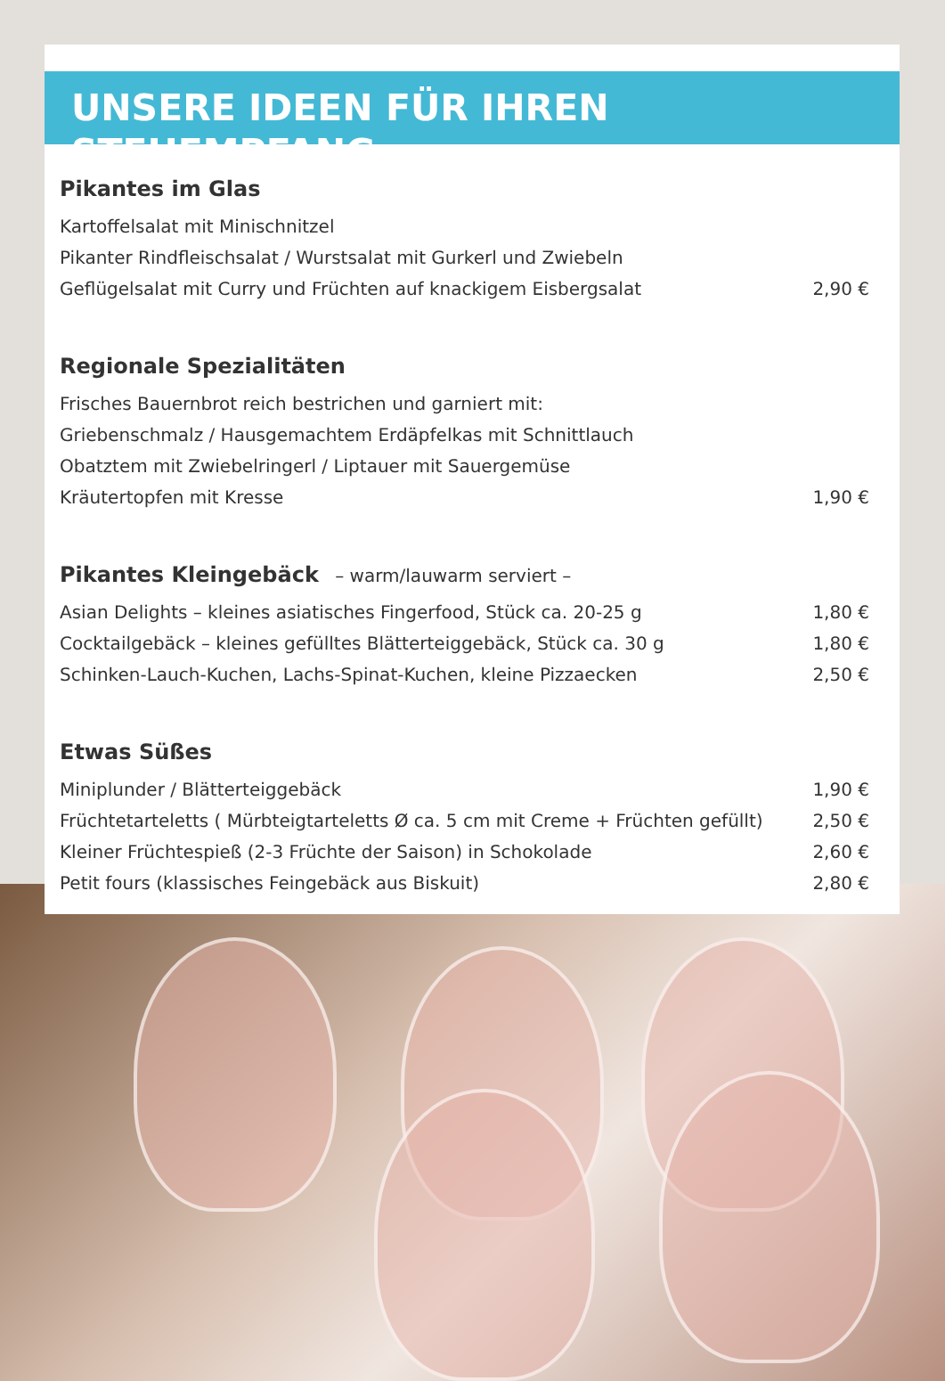UNSERE IDEEN FÜR IHREN STEHEMPFANG
Pikantes im Glas
| Kartoffelsalat mit Minischnitzel | |
| Pikanter Rindfleischsalat / Wurstsalat mit Gurkerl und Zwiebeln | |
| Geflügelsalat mit Curry und Früchten auf knackigem Eisbergsalat | 2,90 € |
Regionale Spezialitäten
| Frisches Bauernbrot reich bestrichen und garniert mit: | |
| Griebenschmalz / Hausgemachtem Erdäpfelkas mit Schnittlauch | |
| Obatztem mit Zwiebelringerl / Liptauer mit Sauergemüse | |
| Kräutertopfen mit Kresse | 1,90 € |
Pikantes Kleingebäck – warm/lauwarm serviert –
| Asian Delights – kleines asiatisches Fingerfood, Stück ca. 20-25 g | 1,80 € |
| Cocktailgebäck – kleines gefülltes Blätterteiggebäck, Stück ca. 30 g | 1,80 € |
| Schinken-Lauch-Kuchen, Lachs-Spinat-Kuchen, kleine Pizzaecken | 2,50 € |
Etwas Süßes
| Miniplunder / Blätterteiggebäck | 1,90 € |
| Früchtetarteletts ( Mürbteigtarteletts Ø ca. 5 cm mit Creme + Früchten gefüllt) | 2,50 € |
| Kleiner Früchtespieß (2-3 Früchte der Saison) in Schokolade | 2,60 € |
| Petit fours (klassisches Feingebäck aus Biskuit) | 2,80 € |